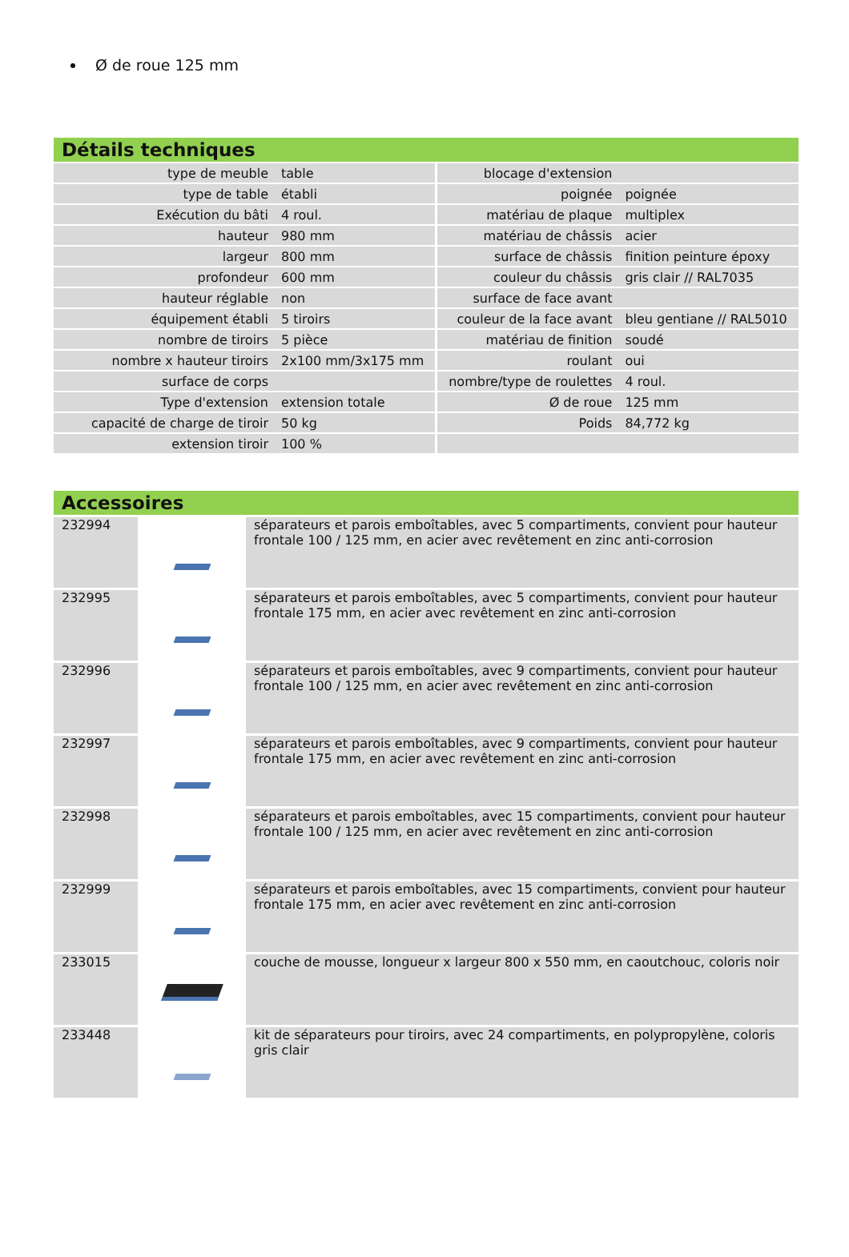Ø de roue 125 mm
Détails techniques
| type de meuble | table | blocage d'extension | |
| type de table | établi | poignée | poignée |
| Exécution du bâti | 4 roul. | matériau de plaque | multiplex |
| hauteur | 980 mm | matériau de châssis | acier |
| largeur | 800 mm | surface de châssis | finition peinture époxy |
| profondeur | 600 mm | couleur du châssis | gris clair // RAL7035 |
| hauteur réglable | non | surface de face avant | |
| équipement établi | 5 tiroirs | couleur de la face avant | bleu gentiane // RAL5010 |
| nombre de tiroirs | 5 pièce | matériau de finition | soudé |
| nombre x hauteur tiroirs | 2x100 mm/3x175 mm | roulant | oui |
| surface de corps | | nombre/type de roulettes | 4 roul. |
| Type d'extension | extension totale | Ø de roue | 125 mm |
| capacité de charge de tiroir | 50 kg | Poids | 84,772 kg |
| extension tiroir | 100 % | | |
Accessoires
| 232994 | | séparateurs et parois emboîtables, avec 5 compartiments, convient pour hauteur frontale 100 / 125 mm, en acier avec revêtement en zinc anti-corrosion |
| 232995 | | séparateurs et parois emboîtables, avec 5 compartiments, convient pour hauteur frontale 175 mm, en acier avec revêtement en zinc anti-corrosion |
| 232996 | | séparateurs et parois emboîtables, avec 9 compartiments, convient pour hauteur frontale 100 / 125 mm, en acier avec revêtement en zinc anti-corrosion |
| 232997 | | séparateurs et parois emboîtables, avec 9 compartiments, convient pour hauteur frontale 175 mm, en acier avec revêtement en zinc anti-corrosion |
| 232998 | | séparateurs et parois emboîtables, avec 15 compartiments, convient pour hauteur frontale 100 / 125 mm, en acier avec revêtement en zinc anti-corrosion |
| 232999 | | séparateurs et parois emboîtables, avec 15 compartiments, convient pour hauteur frontale 175 mm, en acier avec revêtement en zinc anti-corrosion |
| 233015 | | couche de mousse, longueur x largeur 800 x 550 mm, en caoutchouc, coloris noir |
| 233448 | | kit de séparateurs pour tiroirs, avec 24 compartiments, en polypropylène, coloris gris clair |